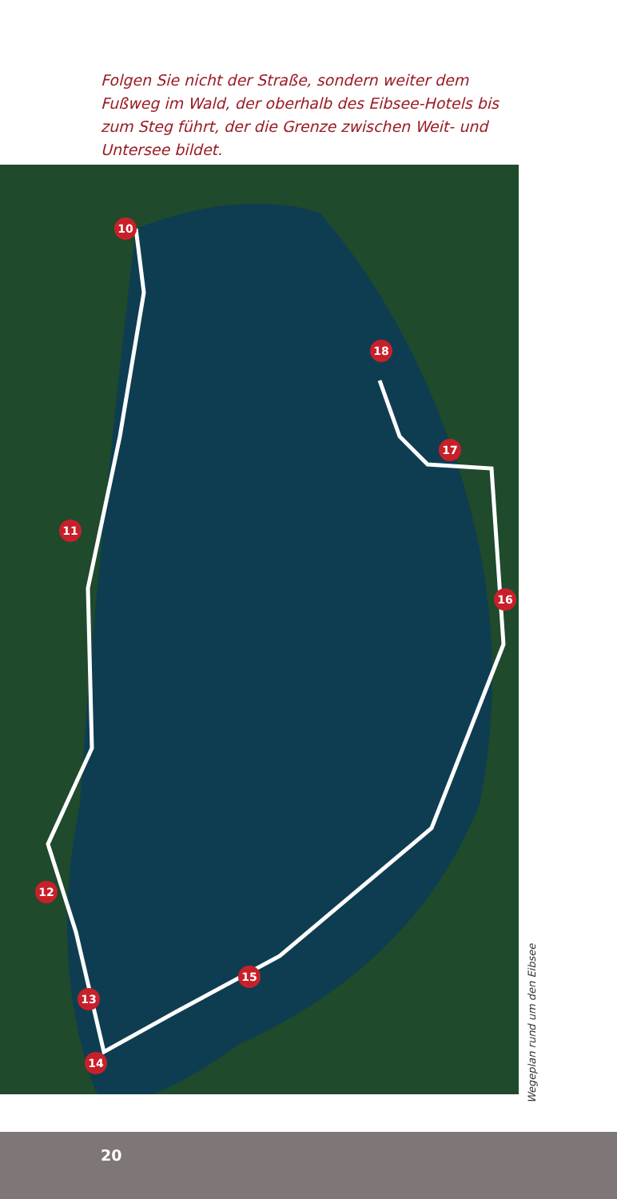Folgen Sie nicht der Straße, sondern weiter dem Fußweg im Wald, der oberhalb des Eibsee-Hotels bis zum Steg führt, der die Grenze zwischen Weit- und Untersee bildet.
10
11
12
13
14
15
16
17
18
Wegeplan rund um den Eibsee
20